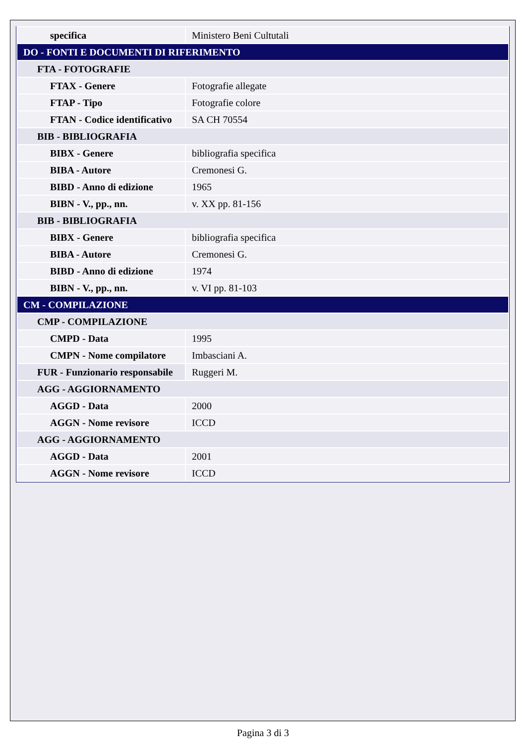| specifica | Ministero Beni Cultutali |
| DO - FONTI E DOCUMENTI DI RIFERIMENTO | |
| FTA - FOTOGRAFIE | |
| FTAX - Genere | Fotografie allegate |
| FTAP - Tipo | Fotografie colore |
| FTAN - Codice identificativo | SA CH 70554 |
| BIB - BIBLIOGRAFIA | |
| BIBX - Genere | bibliografia specifica |
| BIBA - Autore | Cremonesi G. |
| BIBD - Anno di edizione | 1965 |
| BIBN - V., pp., nn. | v. XX pp. 81-156 |
| BIB - BIBLIOGRAFIA | |
| BIBX - Genere | bibliografia specifica |
| BIBA - Autore | Cremonesi G. |
| BIBD - Anno di edizione | 1974 |
| BIBN - V., pp., nn. | v. VI pp. 81-103 |
| CM - COMPILAZIONE | |
| CMP - COMPILAZIONE | |
| CMPD - Data | 1995 |
| CMPN - Nome compilatore | Imbasciani A. |
| FUR - Funzionario responsabile | Ruggeri M. |
| AGG - AGGIORNAMENTO | |
| AGGD - Data | 2000 |
| AGGN - Nome revisore | ICCD |
| AGG - AGGIORNAMENTO | |
| AGGD - Data | 2001 |
| AGGN - Nome revisore | ICCD |
Pagina 3 di 3